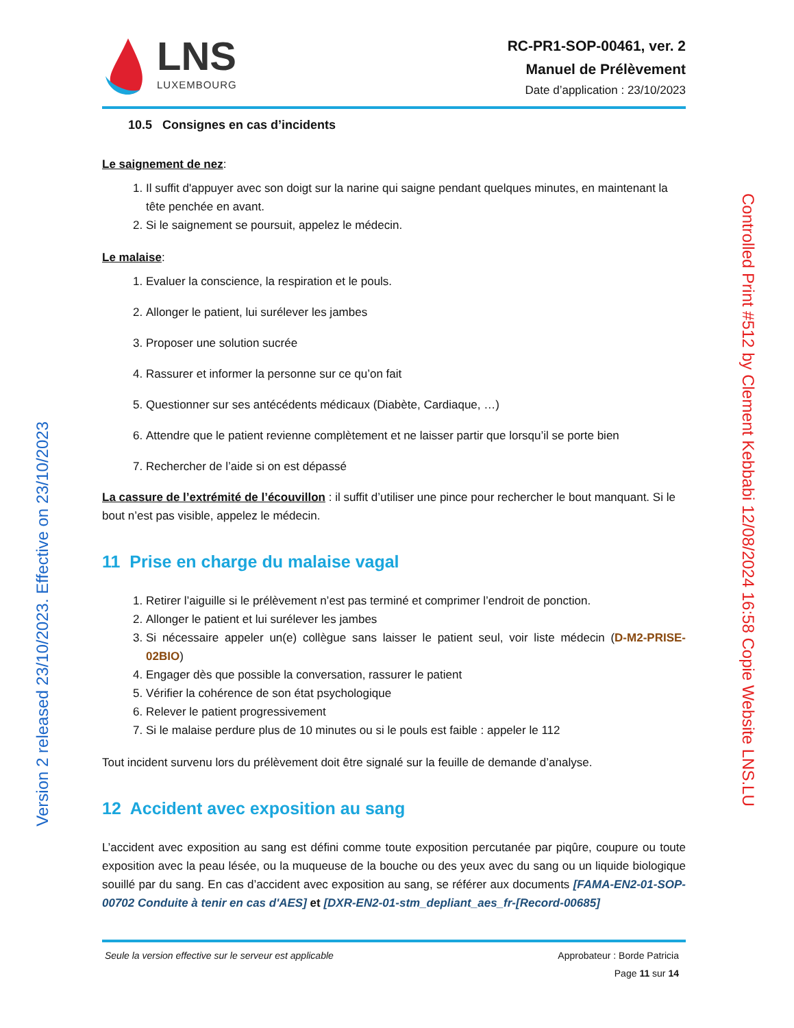Version 2 released 23/10/2023. Effective on 23/10/2023
Controlled Print #512 by Clement Kebbabi 12/08/2024 16:58 Copie Website LNS.LU
LNS
LUXEMBOURG
RC-PR1-SOP-00461, ver. 2
Manuel de Prélèvement
Date d’application : 23/10/2023
10.5 Consignes en cas d’incidents
Le saignement de nez:
1. Il suffit d'appuyer avec son doigt sur la narine qui saigne pendant quelques minutes, en maintenant la tête penchée en avant.
2. Si le saignement se poursuit, appelez le médecin.
Le malaise:
1. Evaluer la conscience, la respiration et le pouls.
2. Allonger le patient, lui surélever les jambes
3. Proposer une solution sucrée
4. Rassurer et informer la personne sur ce qu’on fait
5. Questionner sur ses antécédents médicaux (Diabète, Cardiaque, …)
6. Attendre que le patient revienne complètement et ne laisser partir que lorsqu’il se porte bien
7. Rechercher de l’aide si on est dépassé
La cassure de l’extrémité de l’écouvillon : il suffit d’utiliser une pince pour rechercher le bout manquant. Si le bout n’est pas visible, appelez le médecin.
11 Prise en charge du malaise vagal
1. Retirer l’aiguille si le prélèvement n’est pas terminé et comprimer l’endroit de ponction.
2. Allonger le patient et lui surélever les jambes
3. Si nécessaire appeler un(e) collègue sans laisser le patient seul, voir liste médecin (D-M2-PRISE-02BIO)
4. Engager dès que possible la conversation, rassurer le patient
5. Vérifier la cohérence de son état psychologique
6. Relever le patient progressivement
7. Si le malaise perdure plus de 10 minutes ou si le pouls est faible : appeler le 112
Tout incident survenu lors du prélèvement doit être signalé sur la feuille de demande d’analyse.
12 Accident avec exposition au sang
L’accident avec exposition au sang est défini comme toute exposition percutanée par piqûre, coupure ou toute exposition avec la peau lésée, ou la muqueuse de la bouche ou des yeux avec du sang ou un liquide biologique souillé par du sang. En cas d’accident avec exposition au sang, se référer aux documents [FAMA-EN2-01-SOP-00702 Conduite à tenir en cas d'AES] et [DXR-EN2-01-stm_depliant_aes_fr-[Record-00685]
Seule la version effective sur le serveur est applicable
Approbateur : Borde Patricia
Page 11 sur 14